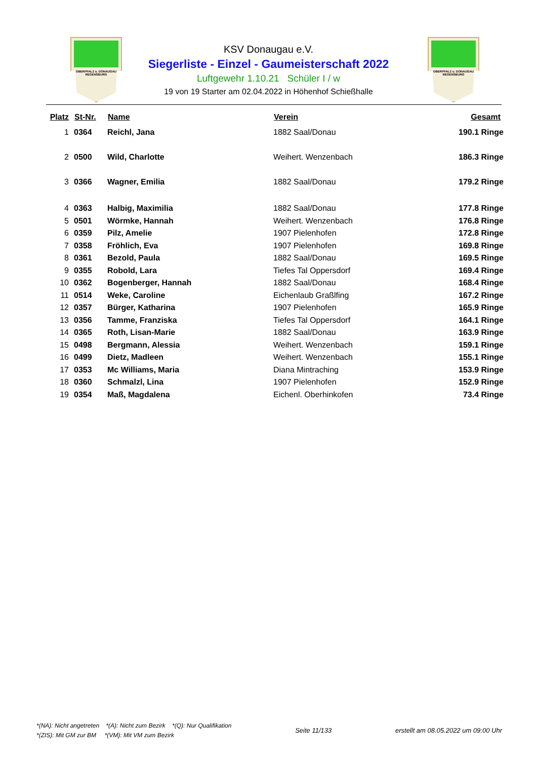OBERPFALZ u. DONAUGAU
REGENSBURG
OBERPFALZ u. DONAUGAU
REGENSBURG
KSV Donaugau e.V.
Siegerliste - Einzel - Gaumeisterschaft 2022
Luftgewehr 1.10.21 Schüler I / w
19 von 19 Starter am 02.04.2022 in Höhenhof Schießhalle
| Platz | St-Nr. | Name | Verein | Gesamt |
| --- | --- | --- | --- | --- |
| 1 | 0364 | Reichl, Jana | 1882 Saal/Donau | 190.1 Ringe |
| 2 | 0500 | Wild, Charlotte | Weihert. Wenzenbach | 186.3 Ringe |
| 3 | 0366 | Wagner, Emilia | 1882 Saal/Donau | 179.2 Ringe |
| 4 | 0363 | Halbig, Maximilia | 1882 Saal/Donau | 177.8 Ringe |
| 5 | 0501 | Wörmke, Hannah | Weihert. Wenzenbach | 176.8 Ringe |
| 6 | 0359 | Pilz, Amelie | 1907 Pielenhofen | 172.8 Ringe |
| 7 | 0358 | Fröhlich, Eva | 1907 Pielenhofen | 169.8 Ringe |
| 8 | 0361 | Bezold, Paula | 1882 Saal/Donau | 169.5 Ringe |
| 9 | 0355 | Robold, Lara | Tiefes Tal Oppersdorf | 169.4 Ringe |
| 10 | 0362 | Bogenberger, Hannah | 1882 Saal/Donau | 168.4 Ringe |
| 11 | 0514 | Weke, Caroline | Eichenlaub Graßlfing | 167.2 Ringe |
| 12 | 0357 | Bürger, Katharina | 1907 Pielenhofen | 165.9 Ringe |
| 13 | 0356 | Tamme, Franziska | Tiefes Tal Oppersdorf | 164.1 Ringe |
| 14 | 0365 | Roth, Lisan-Marie | 1882 Saal/Donau | 163.9 Ringe |
| 15 | 0498 | Bergmann, Alessia | Weihert. Wenzenbach | 159.1 Ringe |
| 16 | 0499 | Dietz, Madleen | Weihert. Wenzenbach | 155.1 Ringe |
| 17 | 0353 | Mc Williams, Maria | Diana Mintraching | 153.9 Ringe |
| 18 | 0360 | Schmalzl, Lina | 1907 Pielenhofen | 152.9 Ringe |
| 19 | 0354 | Maß, Magdalena | Eichenl. Oberhinkofen | 73.4 Ringe |
*(NA): Nicht angetreten *(A): Nicht zum Bezirk *(Q): Nur Qualifikation
*(ZIS): Mit GM zur BM *(VM): Mit VM zum Bezirk
Seite 11/133 erstellt am 08.05.2022 um 09:00 Uhr